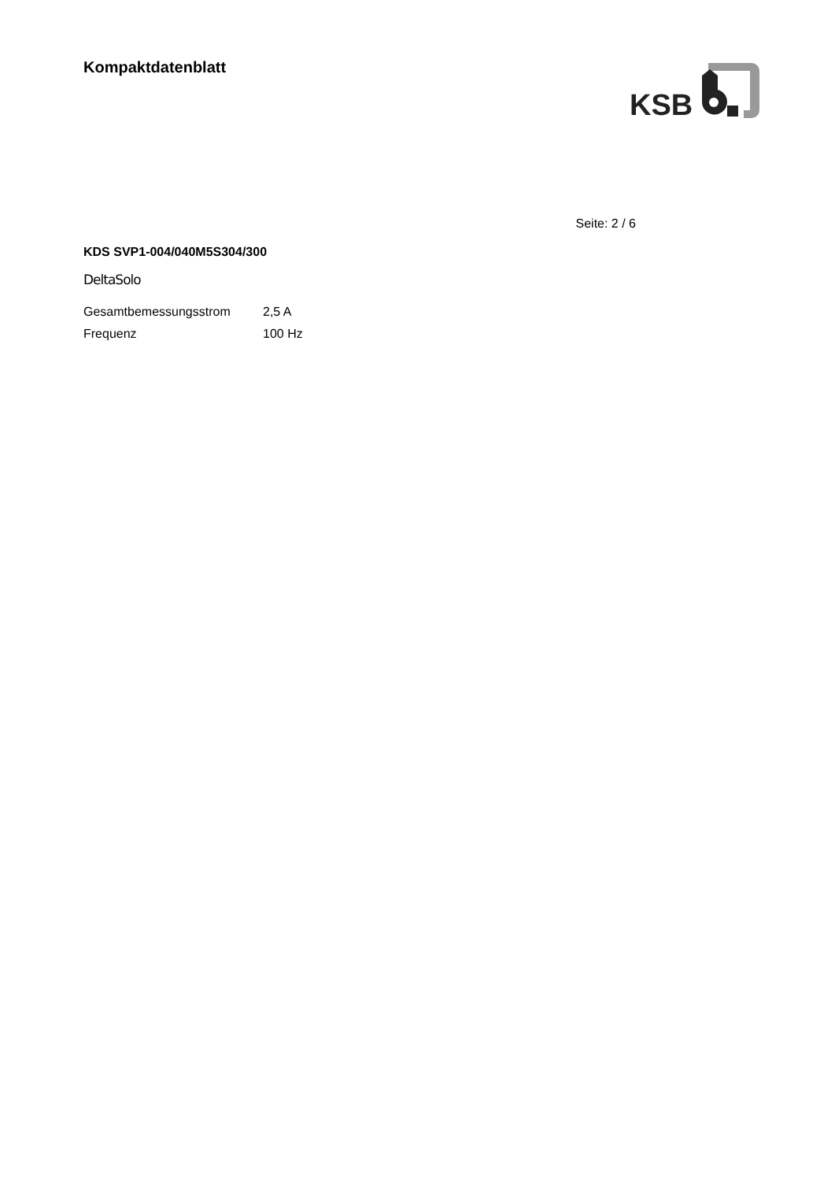Kompaktdatenblatt
KSB
Seite: 2 / 6
KDS SVP1-004/040M5S304/300
DeltaSolo
| Gesamtbemessungsstrom | 2,5 A |
| Frequenz | 100 Hz |